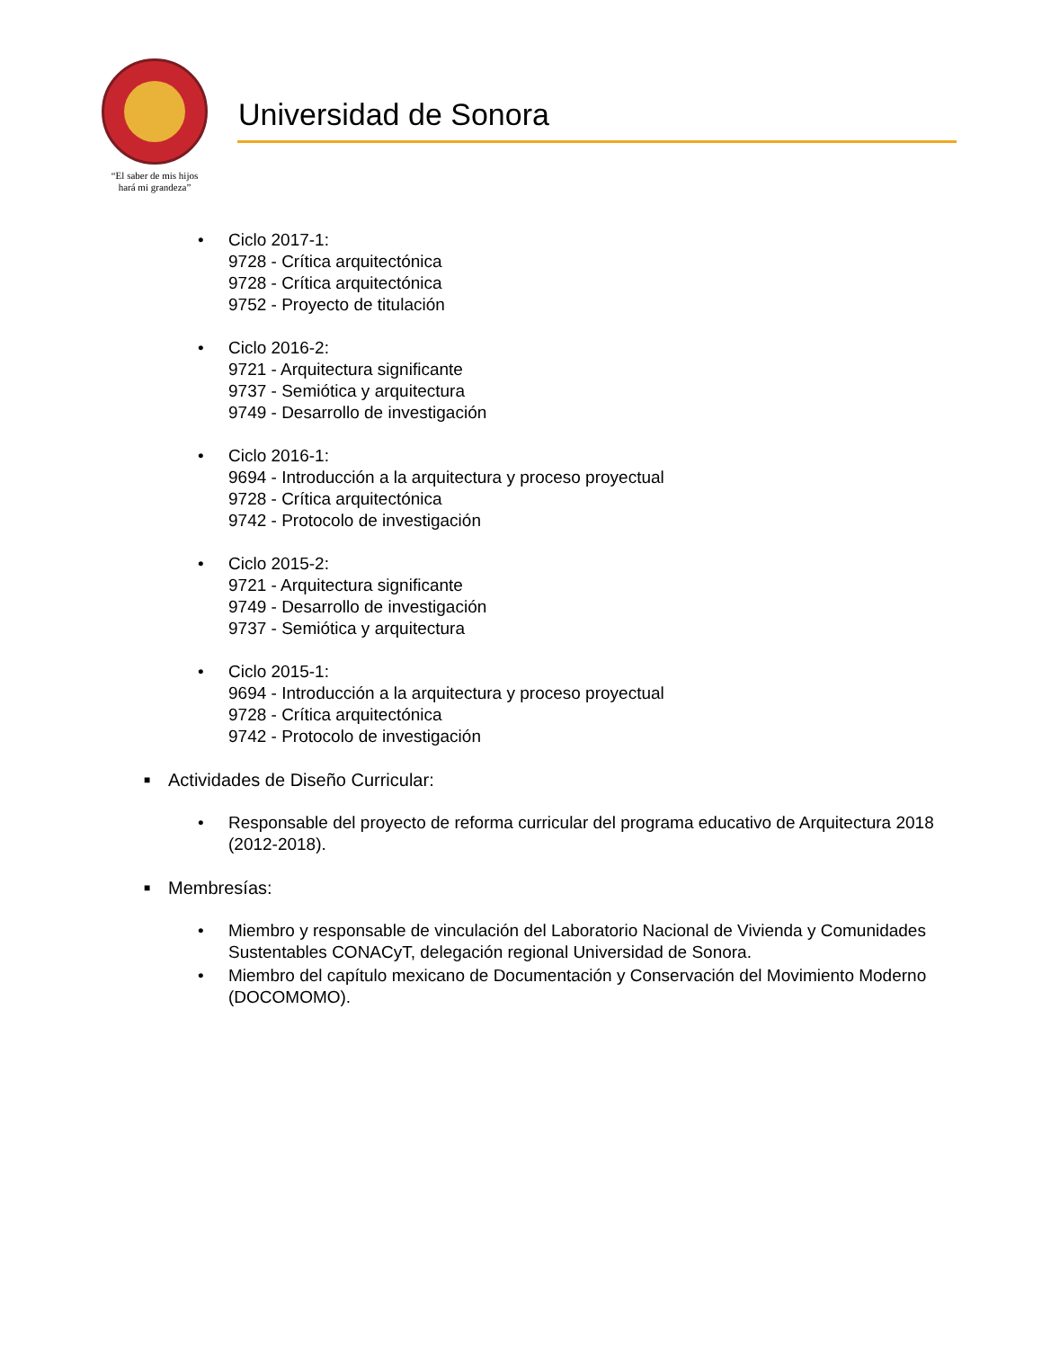“El saber de mis hijos
hará mi grandeza”
Universidad de Sonora
• Ciclo 2017-1:
9728 - Crítica arquitectónica
9728 - Crítica arquitectónica
9752 - Proyecto de titulación
• Ciclo 2016-2:
9721 - Arquitectura significante
9737 - Semiótica y arquitectura
9749 - Desarrollo de investigación
• Ciclo 2016-1:
9694 - Introducción a la arquitectura y proceso proyectual
9728 - Crítica arquitectónica
9742 - Protocolo de investigación
• Ciclo 2015-2:
9721 - Arquitectura significante
9749 - Desarrollo de investigación
9737 - Semiótica y arquitectura
• Ciclo 2015-1:
9694 - Introducción a la arquitectura y proceso proyectual
9728 - Crítica arquitectónica
9742 - Protocolo de investigación
■
Actividades de Diseño Curricular:
• Responsable del proyecto de reforma curricular del programa educativo de Arquitectura 2018 (2012-2018).
■
Membresías:
• Miembro y responsable de vinculación del Laboratorio Nacional de Vivienda y Comunidades Sustentables CONACyT, delegación regional Universidad de Sonora.
• Miembro del capítulo mexicano de Documentación y Conservación del Movimiento Moderno (DOCOMOMO).